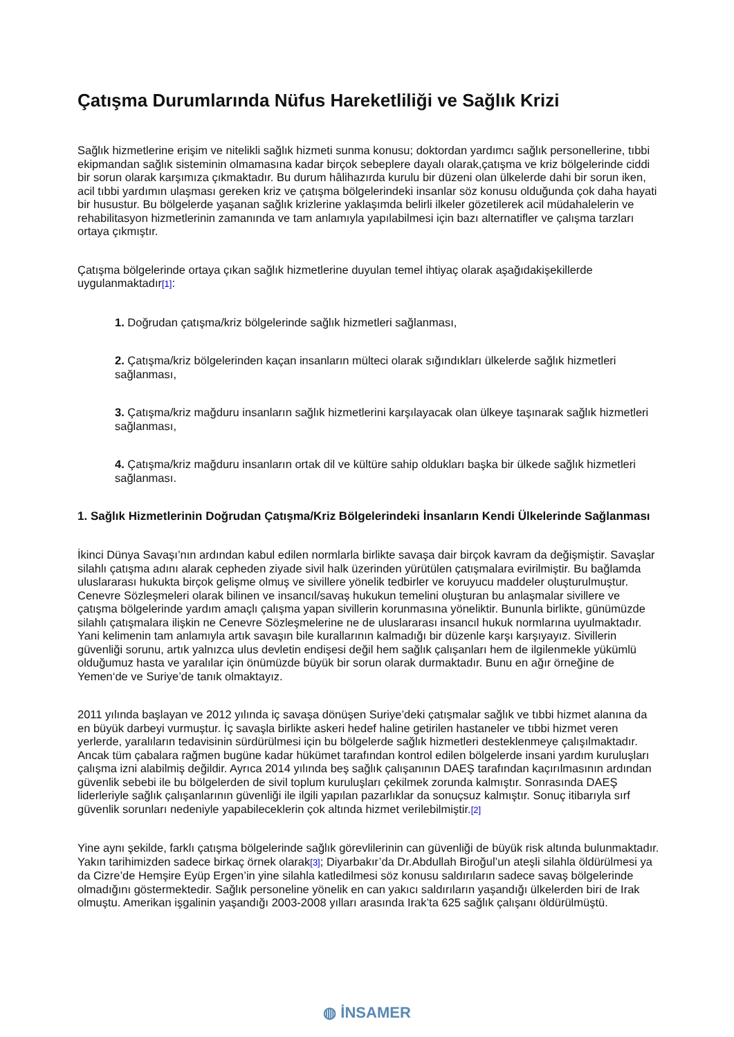Çatışma Durumlarında Nüfus Hareketliliği ve Sağlık Krizi
Sağlık hizmetlerine erişim ve nitelikli sağlık hizmeti sunma konusu; doktordan yardımcı sağlık personellerine, tıbbi ekipmandan sağlık sisteminin olmamasına kadar birçok sebeplere dayalı olarak,çatışma ve kriz bölgelerinde ciddi bir sorun olarak karşımıza çıkmaktadır. Bu durum hâlihazırda kurulu bir düzeni olan ülkelerde dahi bir sorun iken, acil tıbbi yardımın ulaşması gereken kriz ve çatışma bölgelerindeki insanlar söz konusu olduğunda çok daha hayati bir husustur. Bu bölgelerde yaşanan sağlık krizlerine yaklaşımda belirli ilkeler gözetilerek acil müdahalelerin ve rehabilitasyon hizmetlerinin zamanında ve tam anlamıyla yapılabilmesi için bazı alternatifler ve çalışma tarzları ortaya çıkmıştır.
Çatışma bölgelerinde ortaya çıkan sağlık hizmetlerine duyulan temel ihtiyaç olarak aşağıdakişekillerde uygulanmaktadır[1]:
1. Doğrudan çatışma/kriz bölgelerinde sağlık hizmetleri sağlanması,
2. Çatışma/kriz bölgelerinden kaçan insanların mülteci olarak sığındıkları ülkelerde sağlık hizmetleri sağlanması,
3. Çatışma/kriz mağduru insanların sağlık hizmetlerini karşılayacak olan ülkeye taşınarak sağlık hizmetleri sağlanması,
4. Çatışma/kriz mağduru insanların ortak dil ve kültüre sahip oldukları başka bir ülkede sağlık hizmetleri sağlanması.
1. Sağlık Hizmetlerinin Doğrudan Çatışma/Kriz Bölgelerindeki İnsanların Kendi Ülkelerinde Sağlanması
İkinci Dünya Savaşı’nın ardından kabul edilen normlarla birlikte savaşa dair birçok kavram da değişmiştir. Savaşlar silahlı çatışma adını alarak cepheden ziyade sivil halk üzerinden yürütülen çatışmalara evirilmiştir. Bu bağlamda uluslararası hukukta birçok gelişme olmuş ve sivillere yönelik tedbirler ve koruyucu maddeler oluşturulmuştur. Cenevre Sözleşmeleri olarak bilinen ve insancıl/savaş hukukun temelini oluşturan bu anlaşmalar sivillere ve çatışma bölgelerinde yardım amaçlı çalışma yapan sivillerin korunmasına yöneliktir. Bununla birlikte, günümüzde silahlı çatışmalara ilişkin ne Cenevre Sözleşmelerine ne de uluslararası insancıl hukuk normlarına uyulmaktadır. Yani kelimenin tam anlamıyla artık savaşın bile kurallarının kalmadığı bir düzenle karşı karşıyayız. Sivillerin güvenliği sorunu, artık yalnızca ulus devletin endişesi değil hem sağlık çalışanları hem de ilgilenmekle yükümlü olduğumuz hasta ve yaralılar için önümüzde büyük bir sorun olarak durmaktadır. Bunu en ağır örneğine de Yemen‘de ve Suriye’de tanık olmaktayız.
2011 yılında başlayan ve 2012 yılında iç savaşa dönüşen Suriye’deki çatışmalar sağlık ve tıbbi hizmet alanına da en büyük darbeyi vurmuştur. İç savaşla birlikte askeri hedef haline getirilen hastaneler ve tıbbi hizmet veren yerlerde, yaralıların tedavisinin sürdürülmesi için bu bölgelerde sağlık hizmetleri desteklenmeye çalışılmaktadır. Ancak tüm çabalara rağmen bugüne kadar hükümet tarafından kontrol edilen bölgelerde insani yardım kuruluşları çalışma izni alabilmiş değildir. Ayrıca 2014 yılında beş sağlık çalışanının DAEŞ tarafından kaçırılmasının ardından güvenlik sebebi ile bu bölgelerden de sivil toplum kuruluşları çekilmek zorunda kalmıştır. Sonrasında DAEŞ liderleriyle sağlık çalışanlarının güvenliği ile ilgili yapılan pazarlıklar da sonuçsuz kalmıştır. Sonuç itibarıyla sırf güvenlik sorunları nedeniyle yapabileceklerin çok altında hizmet verilebilmiştir.[2]
Yine aynı şekilde, farklı çatışma bölgelerinde sağlık görevlilerinin can güvenliği de büyük risk altında bulunmaktadır. Yakın tarihimizden sadece birkaç örnek olarak[3]; Diyarbakır’da Dr.Abdullah Biroğul’un ateşli silahla öldürülmesi ya da Cizre’de Hemşire Eyüp Ergen’in yine silahla katledilmesi söz konusu saldırıların sadece savaş bölgelerinde olmadığını göstermektedir. Sağlık personeline yönelik en can yakıcı saldırıların yaşandığı ülkelerden biri de Irak olmuştu. Amerikan işgalinin yaşandığı 2003-2008 yılları arasında Irak’ta 625 sağlık çalışanı öldürülmüştü.
◍ İNSAMER